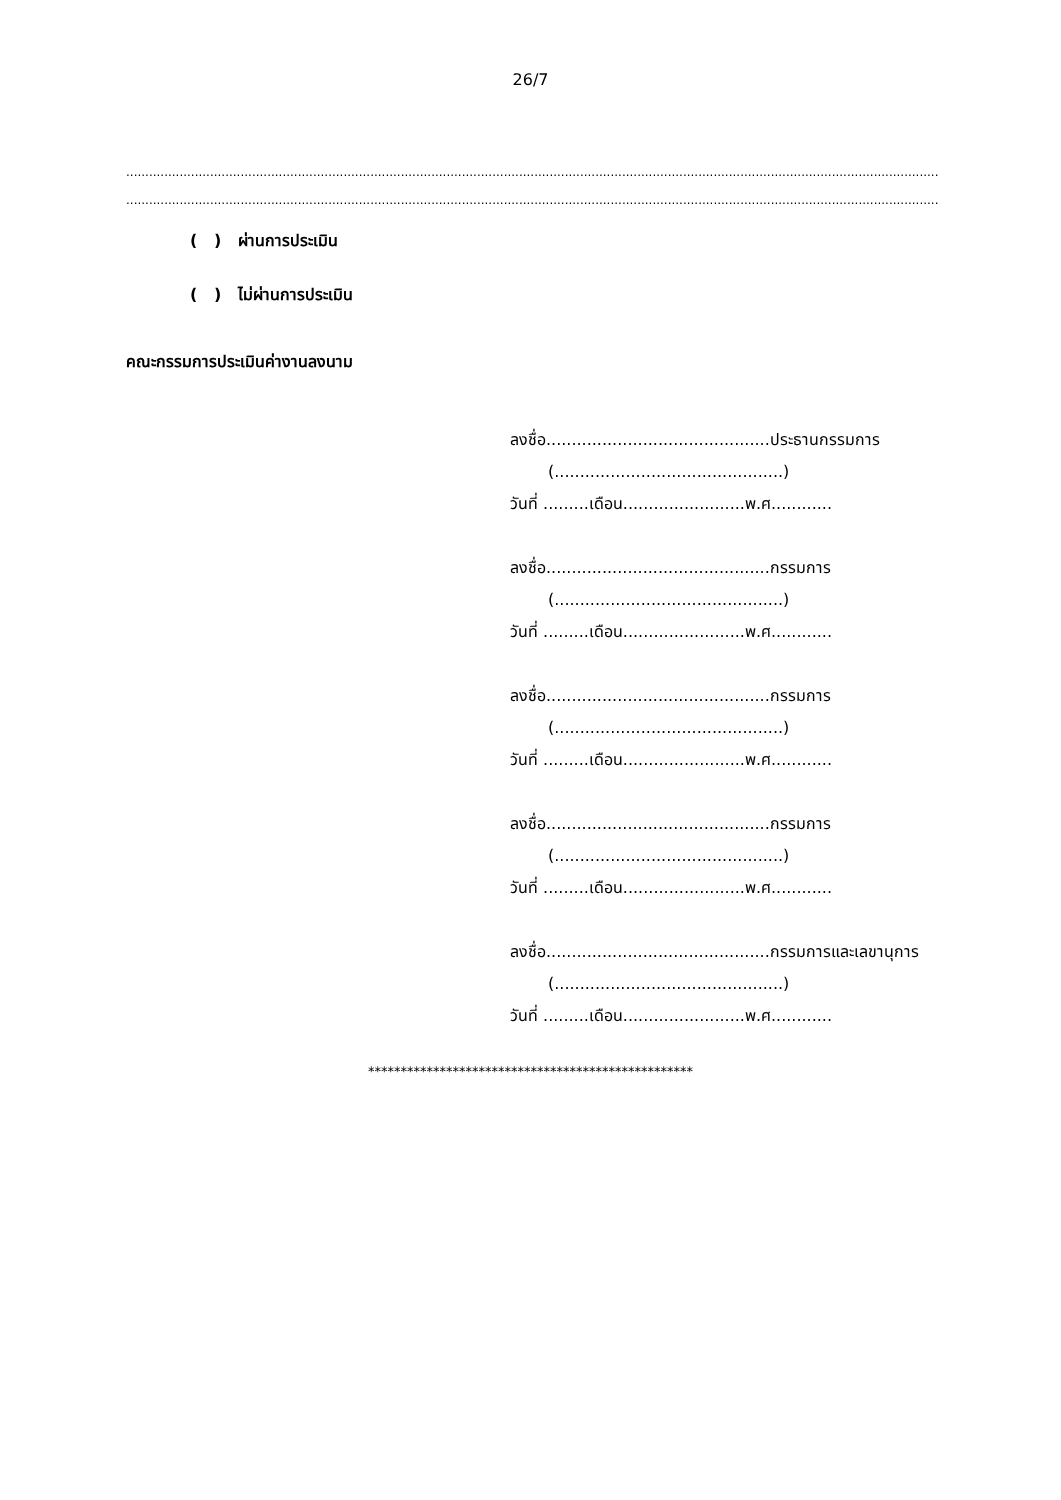26/7
.....................................................................................................................................................................................................................
.....................................................................................................................................................................................................................
( ) ผ่านการประเมิน
( ) ไม่ผ่านการประเมิน
คณะกรรมการประเมินค่างานลงนาม
ลงชื่อ............................................ประธานกรรมการ
(.............................................)
วันที่ .........เดือน........................พ.ศ............
ลงชื่อ............................................กรรมการ
(.............................................)
วันที่ .........เดือน........................พ.ศ............
ลงชื่อ............................................กรรมการ
(.............................................)
วันที่ .........เดือน........................พ.ศ............
ลงชื่อ............................................กรรมการ
(.............................................)
วันที่ .........เดือน........................พ.ศ............
ลงชื่อ............................................กรรมการและเลขานุการ
(.............................................)
วันที่ .........เดือน........................พ.ศ............
**************************************************